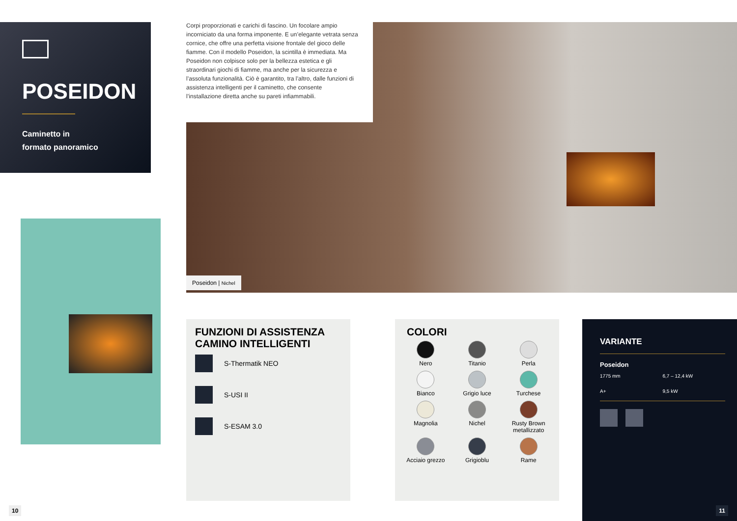POSEIDON
Caminetto in
formato panoramico
Corpi proporzionati e carichi di fascino. Un focolare ampio incorniciato da una forma imponente. E un’elegante vetrata senza cornice, che offre una perfetta visione frontale del gioco delle fiamme. Con il modello Poseidon, la scintilla è immediata. Ma Poseidon non colpisce solo per la bellezza estetica e gli straordinari giochi di fiamme, ma anche per la sicurezza e l’assoluta funzionalità. Ciò è garantito, tra l’altro, dalle funzioni di assistenza intelligenti per il caminetto, che consente l’installazione diretta anche su pareti infiammabili.
Poseidon | Nichel
FUNZIONI DI ASSISTENZA CAMINO INTELLIGENTI
S-Thermatik NEO
S-USI II
S-ESAM 3.0
COLORI
Nero
Titanio
Perla
Bianco
Grigio luce
Turchese
Magnolia
Nichel
Rusty Brown metallizzato
Acciaio grezzo
Grigioblu
Rame
VARIANTE
Poseidon
1775 mm
6,7 – 12,4 kW
A+
9,5 kW
10 11